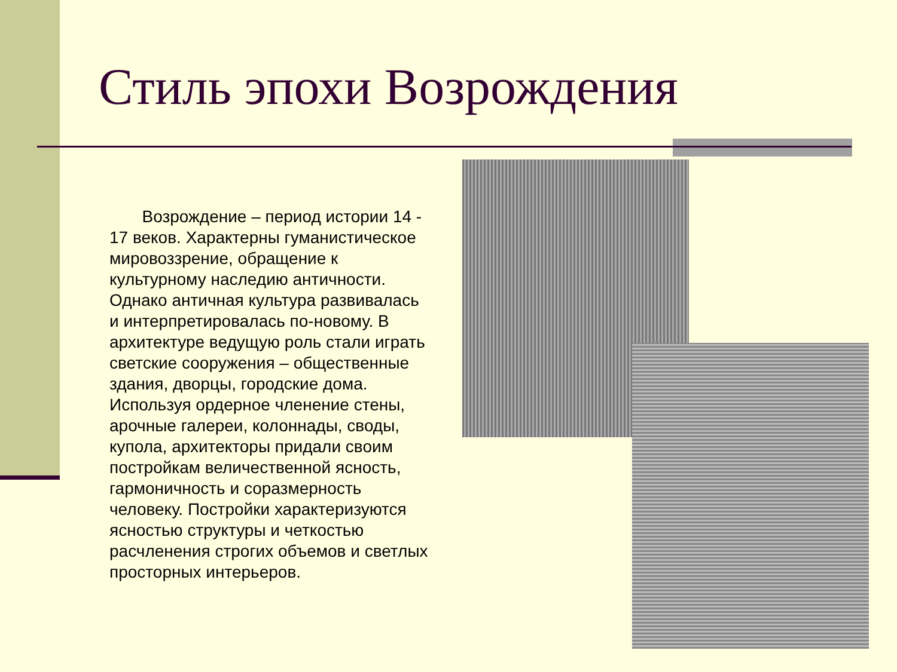Стиль эпохи Возрождения
Возрождение – период истории 14 - 17 веков. Характерны гуманистическое мировоззрение, обращение к культурному наследию античности. Однако античная культура развивалась и интерпретировалась по-новому. В архитектуре ведущую роль стали играть светские сооружения – общественные здания, дворцы, городские дома. Используя ордерное членение стены, арочные галереи, колоннады, своды, купола, архитекторы придали своим постройкам величественной ясность, гармоничность и соразмерность человеку. Постройки характеризуются ясностью структуры и четкостью расчленения строгих объемов и светлых просторных интерьеров.